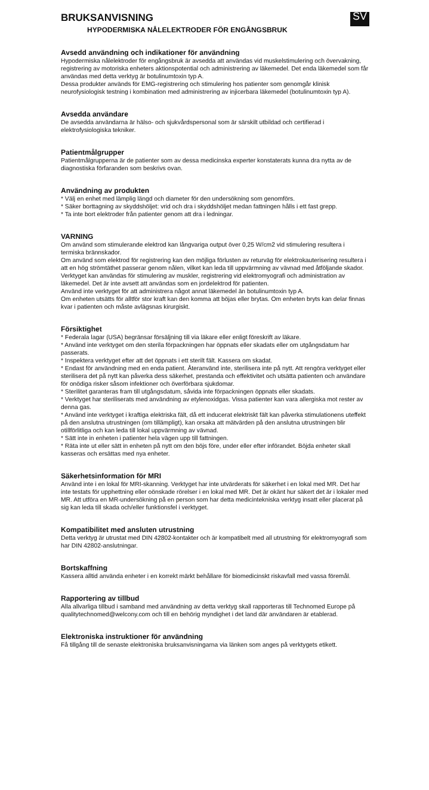BRUKSANVISNING
SV
HYPODERMISKA NÅLELEKTRODER FÖR ENGÅNGSBRUK
Avsedd användning och indikationer för användning
Hypodermiska nålelektroder för engångsbruk är avsedda att användas vid muskelstimulering och övervakning, registrering av motoriska enheters aktionspotential och administrering av läkemedel. Det enda läkemedel som får användas med detta verktyg är botulinumtoxin typ A.
Dessa produkter används för EMG-registrering och stimulering hos patienter som genomgår klinisk neurofysiologisk testning i kombination med administrering av injicerbara läkemedel (botulinumtoxin typ A).
Avsedda användare
De avsedda användarna är hälso- och sjukvårdspersonal som är särskilt utbildad och certifierad i elektrofysiologiska tekniker.
Patientmålgrupper
Patientmålgrupperna är de patienter som av dessa medicinska experter konstaterats kunna dra nytta av de diagnostiska förfaranden som beskrivs ovan.
Användning av produkten
* Välj en enhet med lämplig längd och diameter för den undersökning som genomförs.
* Säker borttagning av skyddshöljet: vrid och dra i skyddshöljet medan fattningen hålls i ett fast grepp.
* Ta inte bort elektroder från patienter genom att dra i ledningar.
VARNING
Om använd som stimulerande elektrod kan långvariga output över 0,25 W/cm2 vid stimulering resultera i termiska brännskador.
Om använd som elektrod för registrering kan den möjliga förlusten av returväg för elektrokauterisering resultera i att en hög strömtäthet passerar genom nålen, vilket kan leda till uppvärmning av vävnad med åtföljande skador.
Verktyget kan användas för stimulering av muskler, registrering vid elektromyografi och administration av läkemedel. Det är inte avsett att användas som en jordelektrod för patienten.
Använd inte verktyget för att administrera något annat läkemedel än botulinumtoxin typ A.
Om enheten utsätts för alltför stor kraft kan den komma att böjas eller brytas. Om enheten bryts kan delar finnas kvar i patienten och måste avlägsnas kirurgiskt.
Försiktighet
* Federala lagar (USA) begränsar försäljning till via läkare eller enligt föreskrift av läkare.
* Använd inte verktyget om den sterila förpackningen har öppnats eller skadats eller om utgångsdatum har passerats.
* Inspektera verktyget efter att det öppnats i ett sterilt fält. Kassera om skadat.
* Endast för användning med en enda patient. Återanvänd inte, sterilisera inte på nytt. Att rengöra verktyget eller sterilisera det på nytt kan påverka dess säkerhet, prestanda och effektivitet och utsätta patienten och användare för onödiga risker såsom infektioner och överförbara sjukdomar.
* Sterilitet garanteras fram till utgångsdatum, såvida inte förpackningen öppnats eller skadats.
* Verktyget har steriliserats med användning av etylenoxidgas. Vissa patienter kan vara allergiska mot rester av denna gas.
* Använd inte verktyget i kraftiga elektriska fält, då ett inducerat elektriskt fält kan påverka stimulationens uteffekt på den anslutna utrustningen (om tillämpligt), kan orsaka att mätvärden på den anslutna utrustningen blir otillförlitliga och kan leda till lokal uppvärmning av vävnad.
* Sätt inte in enheten i patienter hela vägen upp till fattningen.
* Räta inte ut eller sätt in enheten på nytt om den böjs före, under eller efter införandet. Böjda enheter skall kasseras och ersättas med nya enheter.
Säkerhetsinformation för MRI
Använd inte i en lokal för MRI-skanning. Verktyget har inte utvärderats för säkerhet i en lokal med MR. Det har inte testats för upphettning eller oönskade rörelser i en lokal med MR. Det är okänt hur säkert det är i lokaler med MR. Att utföra en MR-undersökning på en person som har detta medicintekniska verktyg insatt eller placerat på sig kan leda till skada och/eller funktionsfel i verktyget.
Kompatibilitet med ansluten utrustning
Detta verktyg är utrustat med DIN 42802-kontakter och är kompatibelt med all utrustning för elektromyografi som har DIN 42802-anslutningar.
Bortskaffning
Kassera alltid använda enheter i en korrekt märkt behållare för biomedicinskt riskavfall med vassa föremål.
Rapportering av tillbud
Alla allvarliga tillbud i samband med användning av detta verktyg skall rapporteras till Technomed Europe på qualitytechnomed@welcony.com och till en behörig myndighet i det land där användaren är etablerad.
Elektroniska instruktioner för användning
Få tillgång till de senaste elektroniska bruksanvisningarna via länken som anges på verktygets etikett.